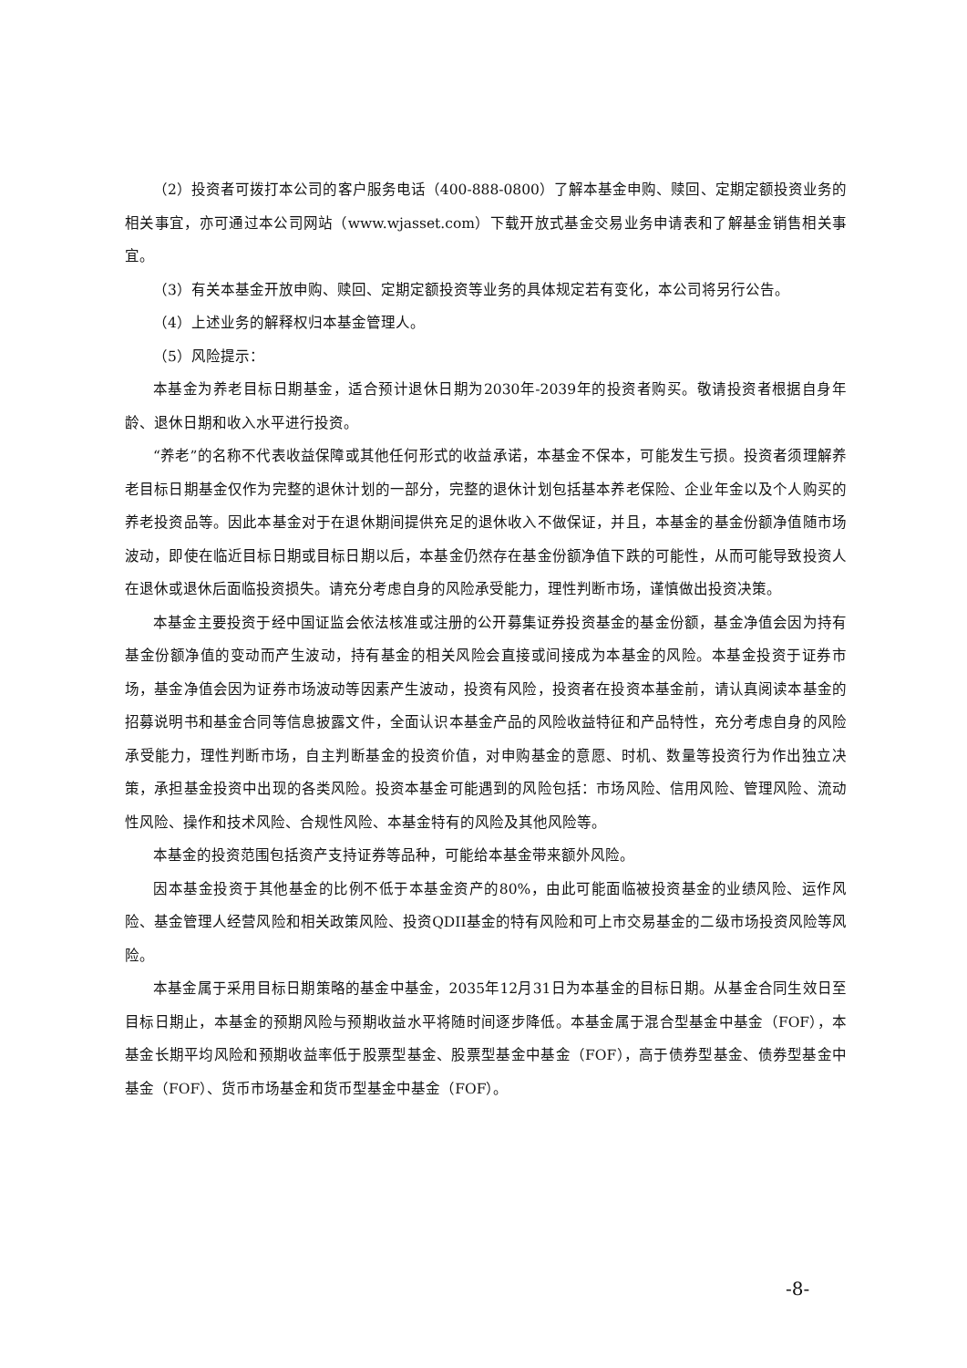（2）投资者可拨打本公司的客户服务电话（400-888-0800）了解本基金申购、赎回、定期定额投资业务的相关事宜，亦可通过本公司网站（www.wjasset.com）下载开放式基金交易业务申请表和了解基金销售相关事宜。
（3）有关本基金开放申购、赎回、定期定额投资等业务的具体规定若有变化，本公司将另行公告。
（4）上述业务的解释权归本基金管理人。
（5）风险提示：
本基金为养老目标日期基金，适合预计退休日期为2030年-2039年的投资者购买。敬请投资者根据自身年龄、退休日期和收入水平进行投资。
“养老”的名称不代表收益保障或其他任何形式的收益承诺，本基金不保本，可能发生亏损。投资者须理解养老目标日期基金仅作为完整的退休计划的一部分，完整的退休计划包括基本养老保险、企业年金以及个人购买的养老投资品等。因此本基金对于在退休期间提供充足的退休收入不做保证，并且，本基金的基金份额净值随市场波动，即使在临近目标日期或目标日期以后，本基金仍然存在基金份额净值下跌的可能性，从而可能导致投资人在退休或退休后面临投资损失。请充分考虑自身的风险承受能力，理性判断市场，谨慎做出投资决策。
本基金主要投资于经中国证监会依法核准或注册的公开募集证券投资基金的基金份额，基金净值会因为持有基金份额净值的变动而产生波动，持有基金的相关风险会直接或间接成为本基金的风险。本基金投资于证券市场，基金净值会因为证券市场波动等因素产生波动，投资有风险，投资者在投资本基金前，请认真阅读本基金的招募说明书和基金合同等信息披露文件，全面认识本基金产品的风险收益特征和产品特性，充分考虑自身的风险承受能力，理性判断市场，自主判断基金的投资价值，对申购基金的意愿、时机、数量等投资行为作出独立决策，承担基金投资中出现的各类风险。投资本基金可能遇到的风险包括：市场风险、信用风险、管理风险、流动性风险、操作和技术风险、合规性风险、本基金特有的风险及其他风险等。
本基金的投资范围包括资产支持证券等品种，可能给本基金带来额外风险。
因本基金投资于其他基金的比例不低于本基金资产的80%，由此可能面临被投资基金的业绩风险、运作风险、基金管理人经营风险和相关政策风险、投资QDII基金的特有风险和可上市交易基金的二级市场投资风险等风险。
本基金属于采用目标日期策略的基金中基金，2035年12月31日为本基金的目标日期。从基金合同生效日至目标日期止，本基金的预期风险与预期收益水平将随时间逐步降低。本基金属于混合型基金中基金（FOF），本基金长期平均风险和预期收益率低于股票型基金、股票型基金中基金（FOF），高于债券型基金、债券型基金中基金（FOF）、货币市场基金和货币型基金中基金（FOF）。
-8-